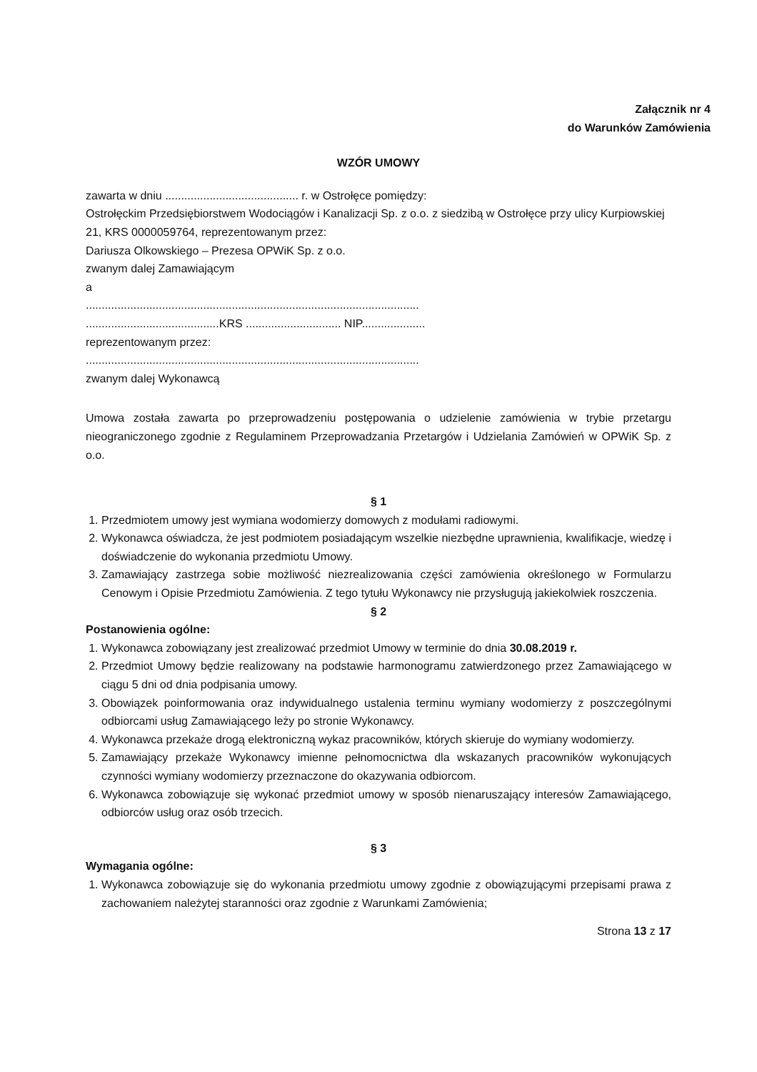Załącznik nr 4
do Warunków Zamówienia
WZÓR UMOWY
zawarta w dniu .......................................... r. w Ostrołęce pomiędzy:
Ostrołęckim Przedsiębiorstwem Wodociągów i Kanalizacji Sp. z o.o. z siedzibą w Ostrołęce przy ulicy Kurpiowskiej 21, KRS 0000059764, reprezentowanym przez:
Dariusza Olkowskiego – Prezesa OPWiK Sp. z o.o.
zwanym dalej Zamawiającym
a
.........................................................................................................
..........................................KRS .............................. NIP....................
reprezentowanym przez:
.........................................................................................................
zwanym dalej Wykonawcą
Umowa została zawarta po przeprowadzeniu postępowania o udzielenie zamówienia w trybie przetargu nieograniczonego zgodnie z Regulaminem Przeprowadzania Przetargów i Udzielania Zamówień w OPWiK Sp. z o.o.
§ 1
1. Przedmiotem umowy jest wymiana wodomierzy domowych z modułami radiowymi.
2. Wykonawca oświadcza, że jest podmiotem posiadającym wszelkie niezbędne uprawnienia, kwalifikacje, wiedzę i doświadczenie do wykonania przedmiotu Umowy.
3. Zamawiający zastrzega sobie możliwość niezrealizowania części zamówienia określonego w Formularzu Cenowym i Opisie Przedmiotu Zamówienia. Z tego tytułu Wykonawcy nie przysługują jakiekolwiek roszczenia.
§ 2
Postanowienia ogólne:
1. Wykonawca zobowiązany jest zrealizować przedmiot Umowy w terminie do dnia 30.08.2019 r.
2. Przedmiot Umowy będzie realizowany na podstawie harmonogramu zatwierdzonego przez Zamawiającego w ciągu 5 dni od dnia podpisania umowy.
3. Obowiązek poinformowania oraz indywidualnego ustalenia terminu wymiany wodomierzy z poszczególnymi odbiorcami usług Zamawiającego leży po stronie Wykonawcy.
4. Wykonawca przekaże drogą elektroniczną wykaz pracowników, których skieruje do wymiany wodomierzy.
5. Zamawiający przekaże Wykonawcy imienne pełnomocnictwa dla wskazanych pracowników wykonujących czynności wymiany wodomierzy przeznaczone do okazywania odbiorcom.
6. Wykonawca zobowiązuje się wykonać przedmiot umowy w sposób nienaruszający interesów Zamawiającego, odbiorców usług oraz osób trzecich.
§ 3
Wymagania ogólne:
1. Wykonawca zobowiązuje się do wykonania przedmiotu umowy zgodnie z obowiązującymi przepisami prawa z zachowaniem należytej staranności oraz zgodnie z Warunkami Zamówienia;
Strona 13 z 17